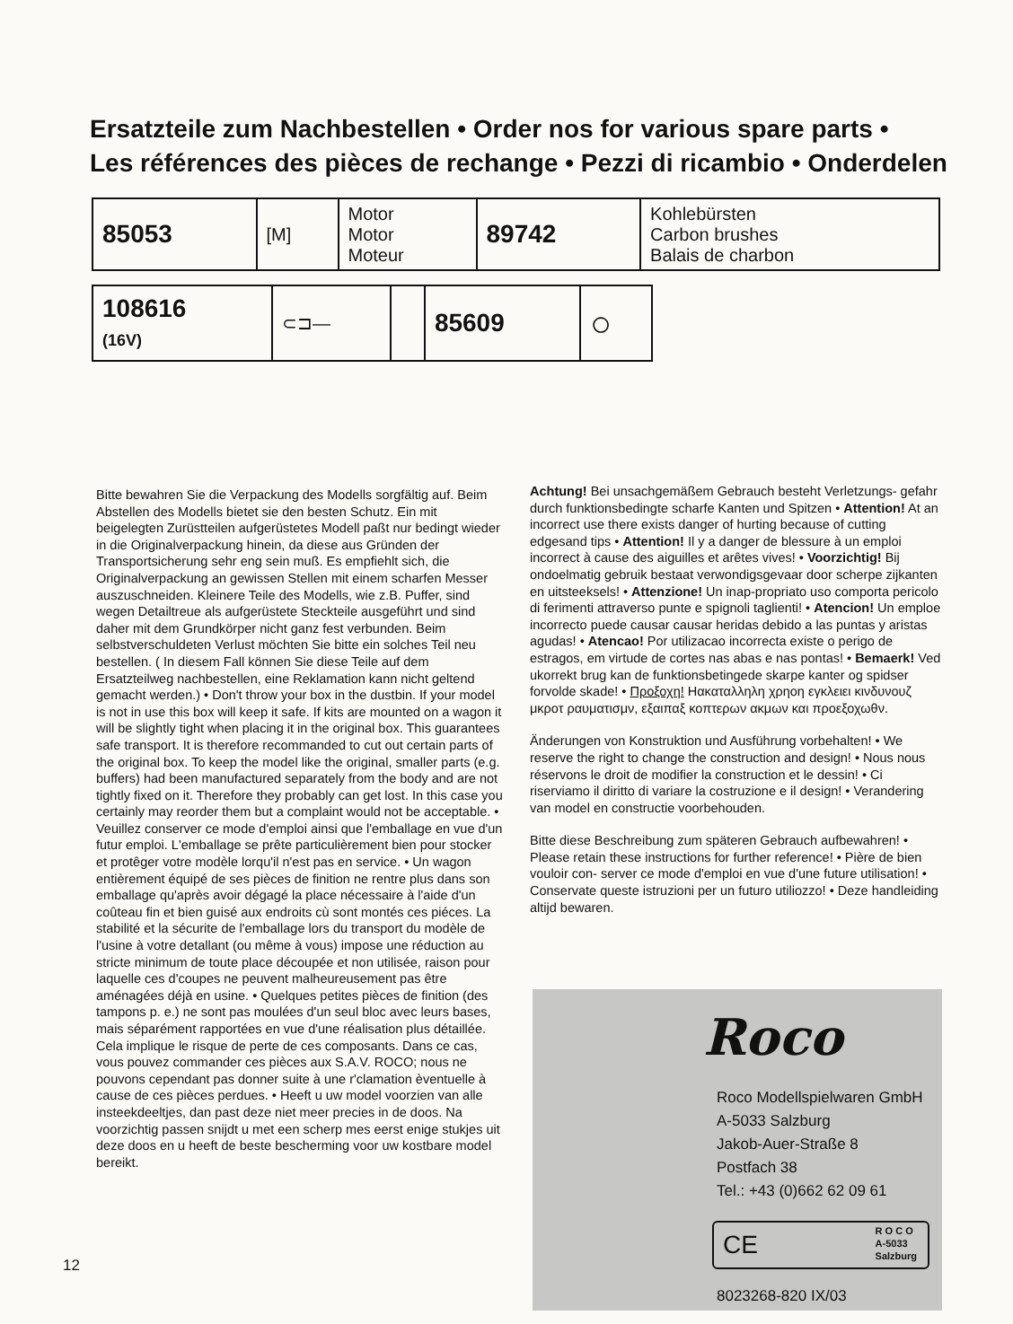Ersatzteile zum Nachbestellen • Order nos for various spare parts •
Les références des pièces de rechange • Pezzi di ricambio • Onderdelen
| 85053 | [M] | Motor Motor Moteur | 89742 | Kohlebürsten Carbon brushes Balais de charbon |
| 108616 (16V) | ⊂⊐— | | 85609 | ○ | |
Bitte bewahren Sie die Verpackung des Modells sorgfältig auf. Beim Abstellen des Modells bietet sie den besten Schutz. Ein mit beigelegten Zurüstteilen aufgerüstetes Modell paßt nur bedingt wieder in die Originalverpackung hinein, da diese aus Gründen der Transportsicherung sehr eng sein muß. Es empfiehlt sich, die Originalverpackung an gewissen Stellen mit einem scharfen Messer auszuschneiden. Kleinere Teile des Modells, wie z.B. Puffer, sind wegen Detailtreue als aufgerüstete Steckteile ausgeführt und sind daher mit dem Grundkörper nicht ganz fest verbunden. Beim selbstverschuldeten Verlust möchten Sie bitte ein solches Teil neu bestellen. ( In diesem Fall können Sie diese Teile auf dem Ersatzteilweg nachbestellen, eine Reklamation kann nicht geltend gemacht werden.) • Don't throw your box in the dustbin. If your model is not in use this box will keep it safe. If kits are mounted on a wagon it will be slightly tight when placing it in the original box. This guarantees safe transport. It is therefore recommanded to cut out certain parts of the original box. To keep the model like the original, smaller parts (e.g. buffers) had been manufactured separately from the body and are not tightly fixed on it. Therefore they probably can get lost. In this case you certainly may reorder them but a complaint would not be acceptable. • Veuillez conserver ce mode d'emploi ainsi que l'emballage en vue d'un futur emploi. L'emballage se prête particulièrement bien pour stocker et protêger votre modèle lorqu'il n'est pas en service. • Un wagon entièrement équipé de ses pièces de finition ne rentre plus dans son emballage qu'après avoir dégagé la place nécessaire à l'aide d'un coûteau fin et bien guisé aux endroits cù sont montés ces piéces. La stabilité et la sécurite de l'emballage lors du transport du modèle de l'usine à votre detallant (ou même à vous) impose une réduction au stricte minimum de toute place découpée et non utilisée, raison pour laquelle ces d'coupes ne peuvent malheureusement pas être aménagées déjà en usine. • Quelques petites pièces de finition (des tampons p. e.) ne sont pas moulées d'un seul bloc avec leurs bases, mais séparément rapportées en vue d'une réalisation plus détaillée. Cela implique le risque de perte de ces composants. Dans ce cas, vous pouvez commander ces pièces aux S.A.V. ROCO; nous ne pouvons cependant pas donner suite à une r'clamation èventuelle à cause de ces pièces perdues. • Heeft u uw model voorzien van alle insteekdeeltjes, dan past deze niet meer precies in de doos. Na voorzichtig passen snijdt u met een scherp mes eerst enige stukjes uit deze doos en u heeft de beste bescherming voor uw kostbare model bereikt.
Achtung! Bei unsachgemäßem Gebrauch besteht Verletzungs- gefahr durch funktionsbedingte scharfe Kanten und Spitzen • Attention! At an incorrect use there exists danger of hurting because of cutting edgesand tips • Attention! Il y a danger de blessure à un emploi incorrect à cause des aiguilles et arêtes vives! • Voorzichtig! Bij ondoelmatig gebruik bestaat verwondigsgevaar door scherpe zijkanten en uitsteeksels! • Attenzione! Un inap-propriato uso comporta pericolo di ferimenti attraverso punte e spignoli taglienti! • Atencion! Un emploe incorrecto puede causar causar heridas debido a las puntas y aristas agudas! • Atencao! Por utilizacao incorrecta existe o perigo de estragos, em virtude de cortes nas abas e nas pontas! • Bemaerk! Ved ukorrekt brug kan de funktionsbetingede skarpe kanter og spidser forvolde skade! • Προξοχη! Ηακαταλληλη χρηοη εγκλειει κινδυνουζ μκροτ ραυματισμν, εξαιπαξ κοπτερων ακμων και προεξοχωθν.
Änderungen von Konstruktion und Ausführung vorbehalten! • We reserve the right to change the construction and design! • Nous nous réservons le droit de modifier la construction et le dessin! • Ci riserviamo il diritto di variare la costruzione e il design! • Verandering van model en constructie voorbehouden.
Bitte diese Beschreibung zum späteren Gebrauch aufbewahren! • Please retain these instructions for further reference! • Pière de bien vouloir con- server ce mode d'emploi en vue d'une future utilisation! • Conservate queste istruzioni per un futuro utiliozzo! • Deze handleiding altijd bewaren.
Roco
Roco Modellspielwaren GmbH
A-5033 Salzburg
Jakob-Auer-Straße 8
Postfach 38
Tel.: +43 (0)662 62 09 61
CE R O C O
A-5033
Salzburg
8023268-820 IX/03
12